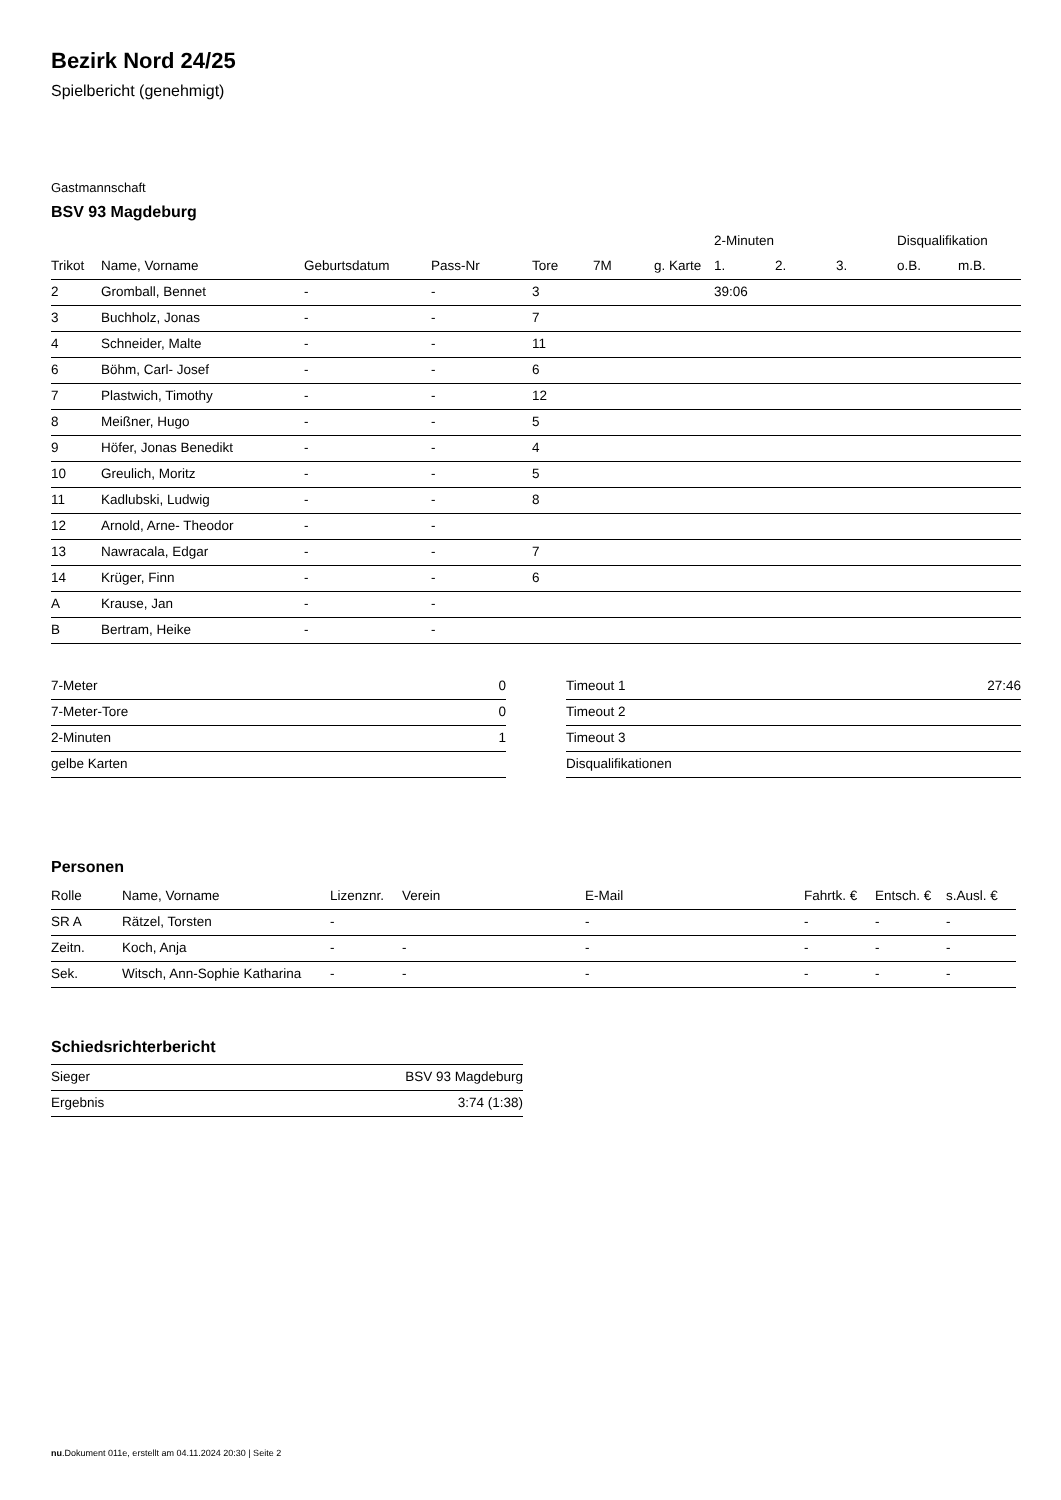Bezirk Nord 24/25
Spielbericht (genehmigt)
Gastmannschaft
BSV 93 Magdeburg
| | | | | | | | 2-Minuten | | | Disqualifikation | |
| --- | --- | --- | --- | --- | --- | --- | --- | --- | --- | --- | --- |
| Trikot | Name, Vorname | Geburtsdatum | Pass-Nr | Tore | 7M | g. Karte | 1. | 2. | 3. | o.B. | m.B. |
| 2 | Gromball, Bennet | - | - | 3 | | | 39:06 | | | | |
| 3 | Buchholz, Jonas | - | - | 7 | | | | | | | |
| 4 | Schneider, Malte | - | - | 11 | | | | | | | |
| 6 | Böhm, Carl- Josef | - | - | 6 | | | | | | | |
| 7 | Plastwich, Timothy | - | - | 12 | | | | | | | |
| 8 | Meißner, Hugo | - | - | 5 | | | | | | | |
| 9 | Höfer, Jonas Benedikt | - | - | 4 | | | | | | | |
| 10 | Greulich, Moritz | - | - | 5 | | | | | | | |
| 11 | Kadlubski, Ludwig | - | - | 8 | | | | | | | |
| 12 | Arnold, Arne- Theodor | - | - | | | | | | | | |
| 13 | Nawracala, Edgar | - | - | 7 | | | | | | | |
| 14 | Krüger, Finn | - | - | 6 | | | | | | | |
| A | Krause, Jan | - | - | | | | | | | | |
| B | Bertram, Heike | - | - | | | | | | | | |
| 7-Meter | 0 |
| 7-Meter-Tore | 0 |
| 2-Minuten | 1 |
| gelbe Karten | |
| Timeout 1 | 27:46 |
| Timeout 2 | |
| Timeout 3 | |
| Disqualifikationen | |
Personen
| Rolle | Name, Vorname | Lizenznr. | Verein | E-Mail | Fahrtk. € | Entsch. € | s.Ausl. € |
| --- | --- | --- | --- | --- | --- | --- | --- |
| SR A | Rätzel, Torsten | - | | - | - | - | - |
| Zeitn. | Koch, Anja | - | - | - | - | - | - |
| Sek. | Witsch, Ann-Sophie Katharina | - | - | - | - | - | - |
Schiedsrichterbericht
| Sieger | BSV 93 Magdeburg |
| Ergebnis | 3:74 (1:38) |
nu.Dokument 011e, erstellt am 04.11.2024 20:30 | Seite 2